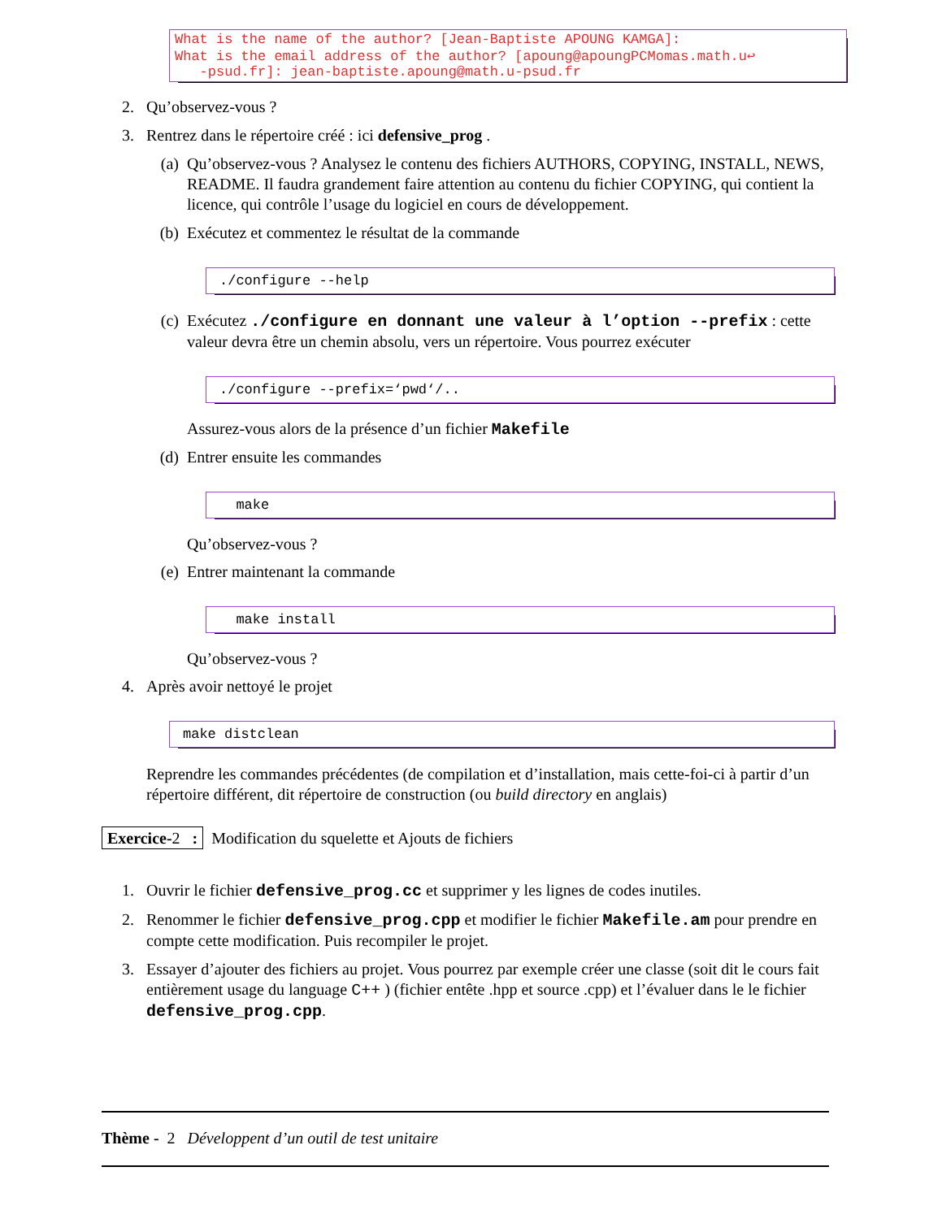What is the name of the author? [Jean-Baptiste APOUNG KAMGA]: What is the email address of the author? [apoung@apoungPCMomas.math.u↩ -psud.fr]: jean-baptiste.apoung@math.u-psud.fr
2. Qu’observez-vous ?
3. Rentrez dans le répertoire créé : ici defensive_prog .
(a) Qu’observez-vous ? Analysez le contenu des fichiers AUTHORS, COPYING, INSTALL, NEWS, README. Il faudra grandement faire attention au contenu du fichier COPYING, qui contient la licence, qui contrôle l’usage du logiciel en cours de développement.
(b) Exécutez et commentez le résultat de la commande
./configure --help
(c) Exécutez ./configure en donnant une valeur à l’option --prefix : cette valeur devra être un chemin absolu, vers un répertoire. Vous pourrez exécuter
./configure --prefix=‘pwd‘/..
Assurez-vous alors de la présence d’un fichier Makefile
(d) Entrer ensuite les commandes
make
Qu’observez-vous ?
(e) Entrer maintenant la commande
make install
Qu’observez-vous ?
4. Après avoir nettoyé le projet
make distclean
Reprendre les commandes précédentes (de compilation et d’installation, mais cette-foi-ci à partir d’un répertoire différent, dit répertoire de construction (ou build directory en anglais)
Exercice-2 : Modification du squelette et Ajouts de fichiers
1. Ouvrir le fichier defensive_prog.cc et supprimer y les lignes de codes inutiles.
2. Renommer le fichier defensive_prog.cpp et modifier le fichier Makefile.am pour prendre en compte cette modification. Puis recompiler le projet.
3. Essayer d’ajouter des fichiers au projet. Vous pourrez par exemple créer une classe (soit dit le cours fait entièrement usage du language C++ ) (fichier entête .hpp et source .cpp) et l’évaluer dans le le fichier defensive_prog.cpp.
Thème - 2 Développent d’un outil de test unitaire